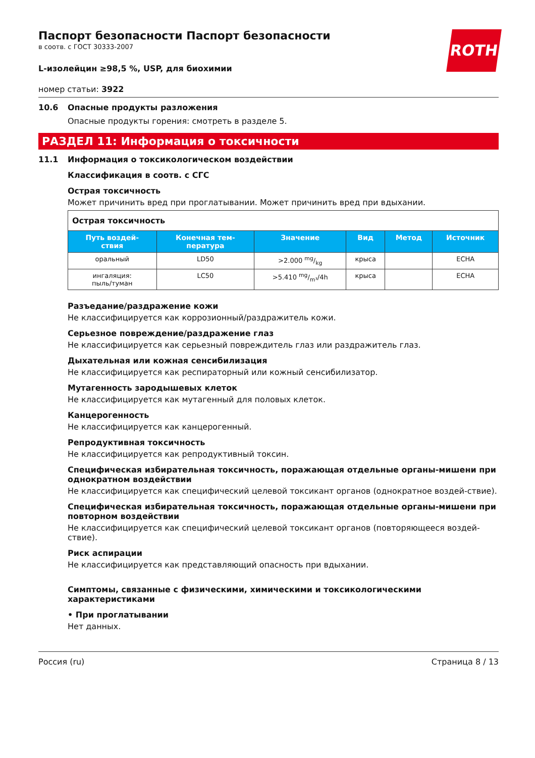ROTH
Паспорт безопасности Паспорт безопасности
в соотв. с ГОСТ 30333-2007
L-изолейцин ≥98,5 %, USP, для биохимии
номер статьи: 3922
10.6 Опасные продукты разложения
Опасные продукты горения: смотреть в разделе 5.
РАЗДЕЛ 11: Информация о токсичности
11.1 Информация о токсикологическом воздействии
Классификация в соотв. с СГС
Острая токсичность
Может причинить вред при проглатывании. Может причинить вред при вдыхании.
| Острая токсичность | | | | | |
| Путь воздей- ствия | Конечная тем- пература | Значение | Вид | Метод | Источник |
| оральный | LD50 | >2.000 mg/kg | крыса | | ECHA |
| ингаляция: пыль/туман | LC50 | >5.410 mg/m³/4h | крыса | | ECHA |
Разъедание/раздражение кожи
Не классифицируется как коррозионный/раздражитель кожи.
Серьезное повреждение/раздражение глаз
Не классифицируется как серьезный повреждитель глаз или раздражитель глаз.
Дыхательная или кожная сенсибилизация
Не классифицируется как респираторный или кожный сенсибилизатор.
Мутагенность зародышевых клеток
Не классифицируется как мутагенный для половых клеток.
Канцерогенность
Не классифицируется как канцерогенный.
Репродуктивная токсичность
Не классифицируется как репродуктивный токсин.
Специфическая избирательная токсичность, поражающая отдельные органы-мишени при однократном воздействии
Не классифицируется как специфический целевой токсикант органов (однократное воздей-ствие).
Специфическая избирательная токсичность, поражающая отдельные органы-мишени при повторном воздействии
Не классифицируется как специфический целевой токсикант органов (повторяющееся воздей-ствие).
Риск аспирации
Не классифицируется как представляющий опасность при вдыхании.
Симптомы, связанные с физическими, химическими и токсикологическими характеристиками
• При проглатывании
Нет данных.
Россия (ru) Страница 8 / 13